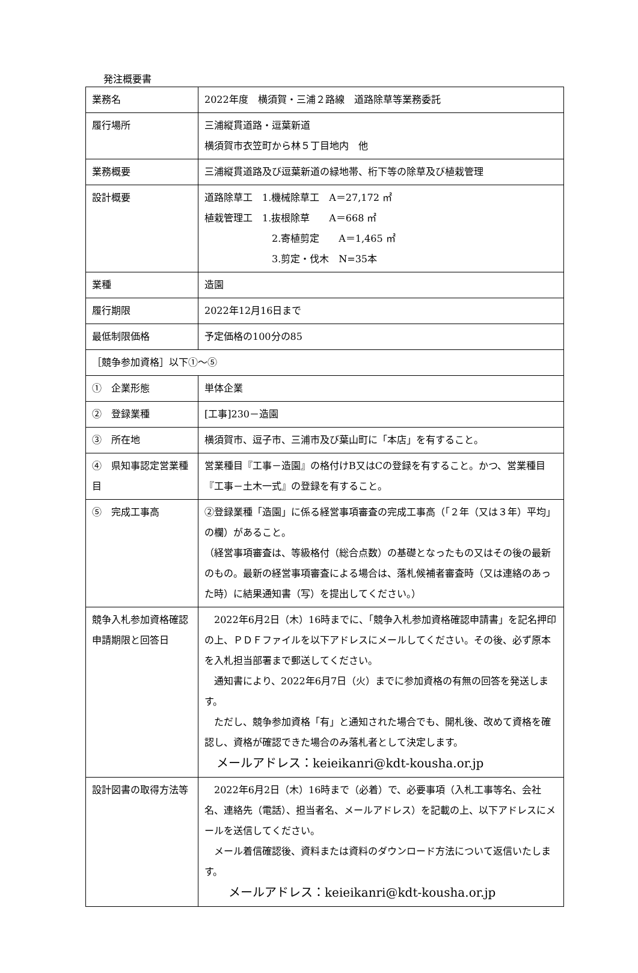発注概要書
| 業務名 | 2022年度 横須賀・三浦２路線 道路除草等業務委託 |
| 履行場所 | 三浦縦貫道路・逗葉新道 横須賀市衣笠町から林５丁目地内 他 |
| 業務概要 | 三浦縦貫道路及び逗葉新道の緑地帯、桁下等の除草及び植栽管理 |
| 設計概要 | 道路除草工 1.機械除草工 A＝27,172 ㎡ 植栽管理工 1.抜根除草 A＝668 ㎡ 2.寄植剪定 A＝1,465 ㎡ 3.剪定・伐木 N=35本 |
| 業種 | 造園 |
| 履行期限 | 2022年12月16日まで |
| 最低制限価格 | 予定価格の100分の85 |
| ［競争参加資格］以下①～⑤ | |
| ① 企業形態 | 単体企業 |
| ② 登録業種 | [工事]230－造園 |
| ③ 所在地 | 横須賀市、逗子市、三浦市及び葉山町に「本店」を有すること。 |
| ④ 県知事認定営業種目 | 営業種目『工事－造園』の格付けB又はCの登録を有すること。かつ、営業種目『工事－土木一式』の登録を有すること。 |
| ⑤ 完成工事高 | ②登録業種「造園」に係る経営事項審査の完成工事高（「２年（又は３年）平均」の欄）があること。 （経営事項審査は、等級格付（総合点数）の基礎となったもの又はその後の最新のもの。最新の経営事項審査による場合は、落札候補者審査時（又は連絡のあった時）に結果通知書（写）を提出してください。） |
| 競争入札参加資格確認申請期限と回答日 | 2022年6月2日（木）16時までに、「競争入札参加資格確認申請書」を記名押印の上、ＰＤＦファイルを以下アドレスにメールしてください。その後、必ず原本を入札担当部署まで郵送してください。 通知書により、2022年6月7日（火）までに参加資格の有無の回答を発送します。 ただし、競争参加資格「有」と通知された場合でも、開札後、改めて資格を確認し、資格が確認できた場合のみ落札者として決定します。 メールアドレス：keieikanri@kdt-kousha.or.jp |
| 設計図書の取得方法等 | 2022年6月2日（木）16時まで（必着）で、必要事項（入札工事等名、会社名、連絡先（電話）、担当者名、メールアドレス）を記載の上、以下アドレスにメールを送信してください。 メール着信確認後、資料または資料のダウンロード方法について返信いたします。 メールアドレス：keieikanri@kdt-kousha.or.jp |